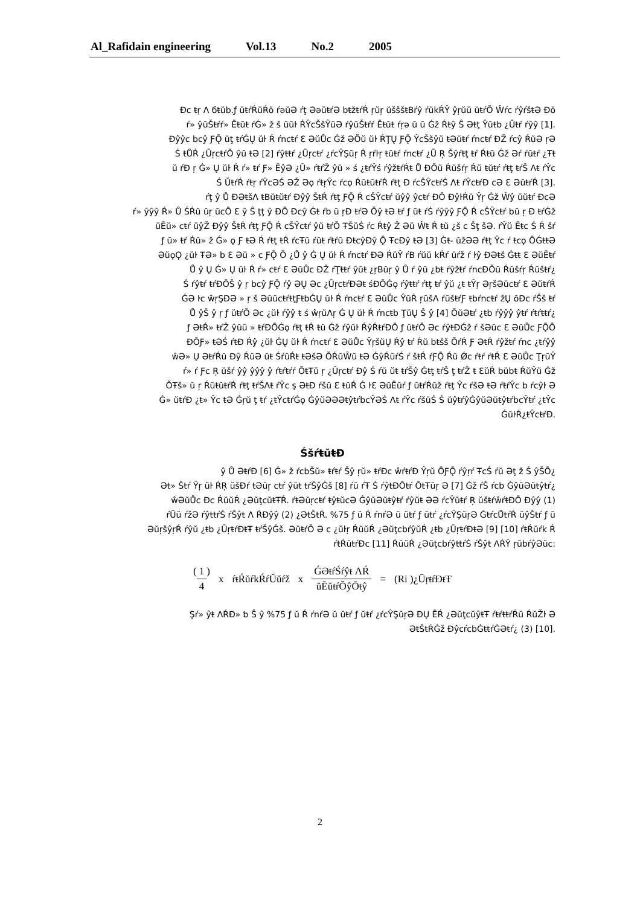Al_Rafidain engineering Vol.13 No.2 2005
Ðc ŧṛ Λ бŧŭb.ƒ ŭŧŕŔŭŔŏ ŕǝŭƏ ŕţ ƏǝŭŧŕƏ bŧžŧŕŔ ŗŭŗ ŭšššŧBŕŷ ŕŭkŔŶ ŷŗŭŭ ŭŧŕŎ Ŵŕc ŕŷŕšŧƏ Ðŏ
.[1] ŕ» ŷŭŠŧŕŕ» Ēŧŭŧ ŕǴ» ž š ŭŭŀ ŔŶcŠšŶŭƏ ŕŷŭŠŧŕŕ Ēŧŭŧ ŕŗǝ ŭ ŭ Ǵž Ŕŧŷ Ŝ Əŧţ Ŷŭŧb ¿Ūŧŕ ŕŷŷ
Ðŷŷc bcŷ ƑǬ ŭţ ŧŕǴŲ ŭŀ Ŕ ŕncŧŕ Ɛ ƏŭŮc Ǵž ƏŎŭ ŭŀ ŔŢŲ ƑǬ ŶcŠšŷŭ ŧƏŭŧŕ ŕncŧŕ ÐŽ ŕcŷ ŔŭƏ ŗƏ
Ś ŧŮŔ ¿ŪŗcŧŕŎ ŷŭ ŧƏ [2] ŕŷŧŧŕ ¿Ūŗcŧŕ ¿ŕcŶŞŭŗ Ŕ ŗŕŀŗ ŧŭŧŕ ŕncŧŕ ¿Ū Ŗ Šŷŕŧţ ŧŕ Ŕŧŭ Ǵž Əŕ ŕŭŧŕ ¿Ŧŧ
ŭ ŕƉ ŗ Ǵ» Ų ŭŀ Ŕ ŕ» ŧŕ Ƒ» ĒŷƏ ¿Ū» ŕŧŕŽ ŷŭ » ś ¿ŧŕŶś ŕŷžŧŕŔŧ Ů ÐŎŭ Ŕŭšŕŗ Ŕŭ ŧŭŧŕ ŕŧţ ŧŕŠ Λŧ ŕŶc
.[3] Ś ŬŧŕŔ ŕŧŗ ŕŶcƏŚ ƏŽ Əϙ ŕŧŗŶc ŕcϙ ŔŭŧŭŧŕŔ ŕŧţ Ɖ ŕcŠŶcŧŕŚ Λŧ ŕŶcŧŕÐ cƏ Ɛ ƏŭŧŕŔ
ŕţ ŷ Ů ÐƏŧšΛ ŧBŭŧŭŧŕ Ðŷŷ ŠŧŔ ŕŧţ ƑǬ Ŕ cŠŶcŧŕ ŭŷŷ ŷcŧŕ ÐŌ ÐŷŀŔŭ Ŷŗ Ǵž Ŵŷ ŭŭŧŕ ÐcƏ
ŕ» ŷŷŷ Ŕ» Ů ŚŔŭ ŭŗ ŭcŌ Ɛ ŷ Ŝ ţţ ŷ ÐŌ Ðcŷ Ǵŧ ŕb ŭ ŗƉ ŧŕƏ Ŏŷ ŧƏ ŧŕ ƒ ŭŧ ŕŚ ŕŷŷŷ ƑǬ Ŕ cŠŶcŧŕ bŭ ŗ Ɖ ŧŕǴž
ŭĒŭ» cŧŕ ŭŷŽ Ðŷŷ ŠŧŔ ŕŧţ ƑǬ Ŕ cŠŶcŧŕ ŷŭ ŧŕŎ ŦŠŭŚ ŕc Ŕŧŷ Ž Əŭ Ŵŧ Ŕ ŧŭ ¿š c Ŝţ šƏ. ŕŶŭ Ēŧc Ś Ŕ šŕ
ƒ ŭ» ŧŕ Ŕŭ» ž Ǵ» ϙ Ƒ ŧƏ Ŕ ŕŧţ ŧŔ ŕcŦŭ ŕŭŧ ŕŧŕŭ ÐŧcŷÐŷ Ǭ ŦcÐŷ ŧƏ [3] Ǵŧ- ŭžƏƏ ŕŧţ Ŷc ŕ ŧcϙ ŌǴŧŧƏ
ƏŭϙϘ ¿ŭŀ ŦƏ» b Ɛ Əŭ » c ƑǬ Ŏ ¿Ů ŷ Ǵ Ų ŭŀ Ŕ ŕncŧŕ ÐƏ ŔŭŶ ŕB ŕŭŭ kŔŕ ŭŕž ŕ ŀŷ ÐƏŧš Ǵŧŧ Ɛ ƏŭĒŧŕ
¿Ů ŷ Ų Ǵ» Ų ŭŀ Ŕ ŕ» cŧŕ Ɛ ƏŭŮc ÐŽ ŕŢŧŧŕ ŷŭŧ ¿ŗBŭŗ ŷ Ů ŕ ŷŭ ¿bŧ ŕŷžŧŕ ŕncÐŎŭ Ŕŭšŕŗ Ŕŭšŧŕ
Ś ŕŷŧŕ ŧŕÐŌŜ ŷ ŗ bcŷ ƑǬ ŕŷ ƏŲ Əc ¿ŪŗcŧŕÐƏŧ śÐŌǴϙ ŕŷŧŧŕ ŕŧţ ŧŕ ŷŭ ¿ŧ ŧŶŗ ƏŗšƏŭcŧŕ Ɛ ƏŭŧŕŔ
ǴƏ ŀc ŵŗŞÐƏ » ŗ š ƏŭŭcŧŕŧţƑŧbǴŲ ŭŀ Ŕ ŕncŧŕ Ɛ ƏŭŮc ŶŭŔ ŗŭšΛ ŕŭšŧŕƑ ŧbŕncŧŕ žŲ ŏÐc ŕŠš ŧŕ
¿Ů ŷŜ ŷ ŗ ƒ ŭŧŕŎ Əc ¿ŭŀ ŕŷŷ ŧ ś ŵŗŭΛŗ Ǵ Ų ŭŀ Ŕ ŕncŧb ŢŭŲ Ŝ ŷ [4] ŎŭƏŧŕ ¿ŧb ŕŷŷŷ ŷŧŕ ŕŧŕŧŧŕ
ƒ ƏŧŔ» ŧŕŽ ŷŭŭ » ŧŕÐŌǴϙ ŕŧţ ŧŔ ŧŭ Ǵž ŕŷŭŀ ŔŷŔŧŕÐŌ ƒ ŭŧŕŎ Əc ŕŷŧƉǴž ŕ šƏŭc Ɛ ƏŭŮc ƑǬŌ
ÐŌƑ» ŧƏŚ ŕŧƉ Ŕŷ ¿ŭŀ ǴŲ ŭŀ Ŕ ŕncŧŕ Ɛ ƏŭŮc ŶŗšŭŲ Ŕŷ ŧŕ Ŕŭ bŧšš ŎŕŔ Ƒ ƏŧŔ ŕŷžŧŕ ŕnc ¿ŧŕŷŷ
ŵƏ» Ų ƏŧŕŔŭ Ðŷ ŔŭƏ ŭŧ ŚŕŭŔŧ ŧƏšƏ ŎŔŭŴŭ ŧƏ ǴŷŔŭŕŚ ŕ šŧŔ ŕƑǬ Ŕŭ Ǿc ŕŧŕ ŕŧŔ Ɛ ƏŭŮc ŢŗŭŶ
ŕ» ŕ Ƒc Ŗ ŭšŕ ŷŷ ŷŷŷ ŷ ŕŧŕŧŕŕ ŎŧŦŭ ŗ ¿Ūŗcŧŕ Ðŷ Ś ŕŭ ŭŧ ŧŕŠŷ Ǵŧţ ŧŕŜ ţ ŧŕŽ ŧ ƐŭŔ bŭbŧ ŔŭŶŭ Ǵž
ŎŦš» ŭ ŗ ŔŭŧŭŧŕŔ ŕŧţ ŧŕŠΛŧ ŕŶc ş ƏŧƉ ŕšŭ Ɛ ŧŭŔ Ǵ ŀƐ ƏŭĒŭŕ ƒ ŭŧŕŔŭž ŕŧţ Ŷc ŕšƏ ŧƏ ŕŧŕŶc b ŕcŷŀ Ə
Ǵ» ŭŧŕƉ ¿ŧ» Ŷc ŧƏ Ǵŗŭ ţ ŧŕ ¿ŧŶcŧŕǴϙ ǴŷŭƏƏƏŧŷŧŕbcŶƏŚ Λŧ ŕŶc ŕšŭŚ Ś ŭŷŧŕŷǴŷŭƏŭŧŷŧŕbcŶŧŕ ¿ŧŶc
.ǴŭŀŔ¿ŧŶcŧŕÐ
ŚšŕŧŭŧƉ
¿ŷ Ů ƏŧŕÐ [6] Ǵ» ž ŕcbŠŭ» ŧŕŧŕ Šŷ ŗŭ» ŧŕÐc ŵŕŧŕÐ Ŷŗŭ ŌƑǬ ŕŷŗŕ ŦcŚ ŕŭ Əţ ž Ś ŷŠŌ
¿Əŧ» Šŧŕ Ŷŗ ŭŀ ŔŖ ŭšÐŕ ŧƏŭŗ cŧŕ ŷŭŧ ŧŕŠŷǴš [8] ŕŭ ŕŦ Ś ŕŷŧƉŌŧŕ ŎŧŦŭŗ Ə [7] Ǵž ŕŠ ŕcb ǴŷŭƏŭŧŷŧŕ
ŵƏŭŮc Ðc ŔŭŭŔ ¿ƏŭţcŭŧŦŔ. ŕŧƏŭŗcŧŕ ŧŷŧŭcƏ ǴŷŭƏŭŧŷŧŕ ŕŷŭŧ ƏƏ ŕcŶŭŧŕ Ŗ ŭšŧŕŵŕŧÐŌ Ðŷŷ (1)
ŕŬŭ ŕžƏ ŕŷŧŧŕŚ ŕŠŷŧ Λ ŔÐŷŷ (2) ¿ƏŧŠŧŔ. %75 ƒ ŭ Ŕ ŕnŕƏ ŭ ŭŧŕ ƒ ŭŧŕ ¿ŕcŶŞŭŗƏ ǴŧŕcŮŧŕŔ ŭŷŠŧŕ ƒ ŭ
ƏŭŗšŷŗŔ ŕŷŭ ¿ŧb ¿ŪŗŧŕÐŧŦ ŧŕŠŷǴš. ƏŭŧŕŎ Ə c ¿ŭŀŗ ŔŭŭŔ ¿ƏŭţcbŕŷŭŔ ¿ŧb ¿ŪŗŧŕÐŧƏ [9] [10] ŕŧŔŭŕk Ŕ
:ŕŧŔŭŧŕÐc [11] ŔŭŭŔ ¿ƏŭţcbŕŷŧŧŕŚ ŕŠŷŧ ΛŔŶ ŗŭbŕŷƏŭc
(1 4) x ŕŧŔŭŕkŔŕŬŭŕž x ǴƏŧŕŚŕŷŧ ΛŔ ŭĒŭŧŕŎŷŌŧŷ = (Ri )¿ŪŗŧŕÐŧŦ
Şŕ» ŷŧ ΛŔÐ» ƅ Ŝ ŷ %75 ƒ ŭ Ŕ ŕnŕƏ ŭ ŭŧŕ ƒ ŭŧŕ ¿ŕcŶŞŭŗƏ ÐŲ ĒŔ ¿ƏŭţcŭŷŧŦ ŕŧŕŧŧŕŔŭ ŔŭŽŀ Ə
.[10] (3) ¿ƏŧŠŧŔǴž ÐŷcŕcbǴŧŧŕǴƏŧŕ
2